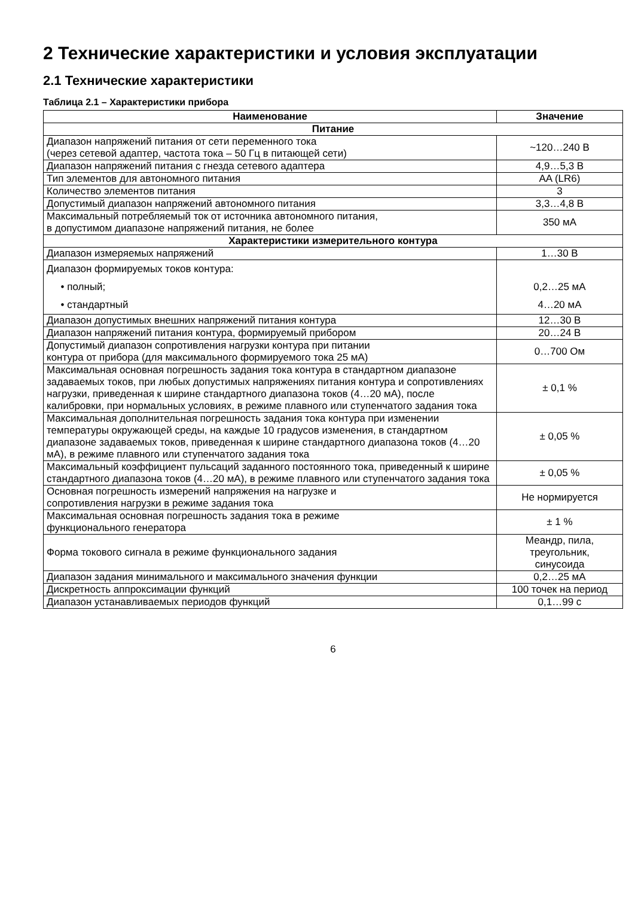2 Технические характеристики и условия эксплуатации
2.1 Технические характеристики
Таблица 2.1 – Характеристики прибора
| Наименование | Значение |
| --- | --- |
| Питание | |
| Диапазон напряжений питания от сети переменного тока (через сетевой адаптер, частота тока – 50 Гц в питающей сети) | ~120…240 В |
| Диапазон напряжений питания с гнезда сетевого адаптера | 4,9…5,3 В |
| Тип элементов для автономного питания | AA (LR6) |
| Количество элементов питания | 3 |
| Допустимый диапазон напряжений автономного питания | 3,3…4,8 В |
| Максимальный потребляемый ток от источника автономного питания, в допустимом диапазоне напряжений питания, не более | 350 мА |
| Характеристики измерительного контура | |
| Диапазон измеряемых напряжений | 1…30 В |
| Диапазон формируемых токов контура: • полный; • стандартный | 0,2…25 мА 4…20 мА |
| Диапазон допустимых внешних напряжений питания контура | 12…30 В |
| Диапазон напряжений питания контура, формируемый прибором | 20…24 В |
| Допустимый диапазон сопротивления нагрузки контура при питании контура от прибора (для максимального формируемого тока 25 мА) | 0…700 Ом |
| Максимальная основная погрешность задания тока контура в стандартном диапазоне задаваемых токов, при любых допустимых напряжениях питания контура и сопротивлениях нагрузки, приведенная к ширине стандартного диапазона токов (4…20 мА), после калибровки, при нормальных условиях, в режиме плавного или ступенчатого задания тока | ± 0,1 % |
| Максимальная дополнительная погрешность задания тока контура при изменении температуры окружающей среды, на каждые 10 градусов изменения, в стандартном диапазоне задаваемых токов, приведенная к ширине стандартного диапазона токов (4…20 мА), в режиме плавного или ступенчатого задания тока | ± 0,05 % |
| Максимальный коэффициент пульсаций заданного постоянного тока, приведенный к ширине стандартного диапазона токов (4…20 мА), в режиме плавного или ступенчатого задания тока | ± 0,05 % |
| Основная погрешность измерений напряжения на нагрузке и сопротивления нагрузки в режиме задания тока | Не нормируется |
| Максимальная основная погрешность задания тока в режиме функционального генератора | ± 1 % |
| Форма токового сигнала в режиме функционального задания | Меандр, пила, треугольник, синусоида |
| Диапазон задания минимального и максимального значения функции | 0,2…25 мА |
| Дискретность аппроксимации функций | 100 точек на период |
| Диапазон устанавливаемых периодов функций | 0,1…99 с |
6